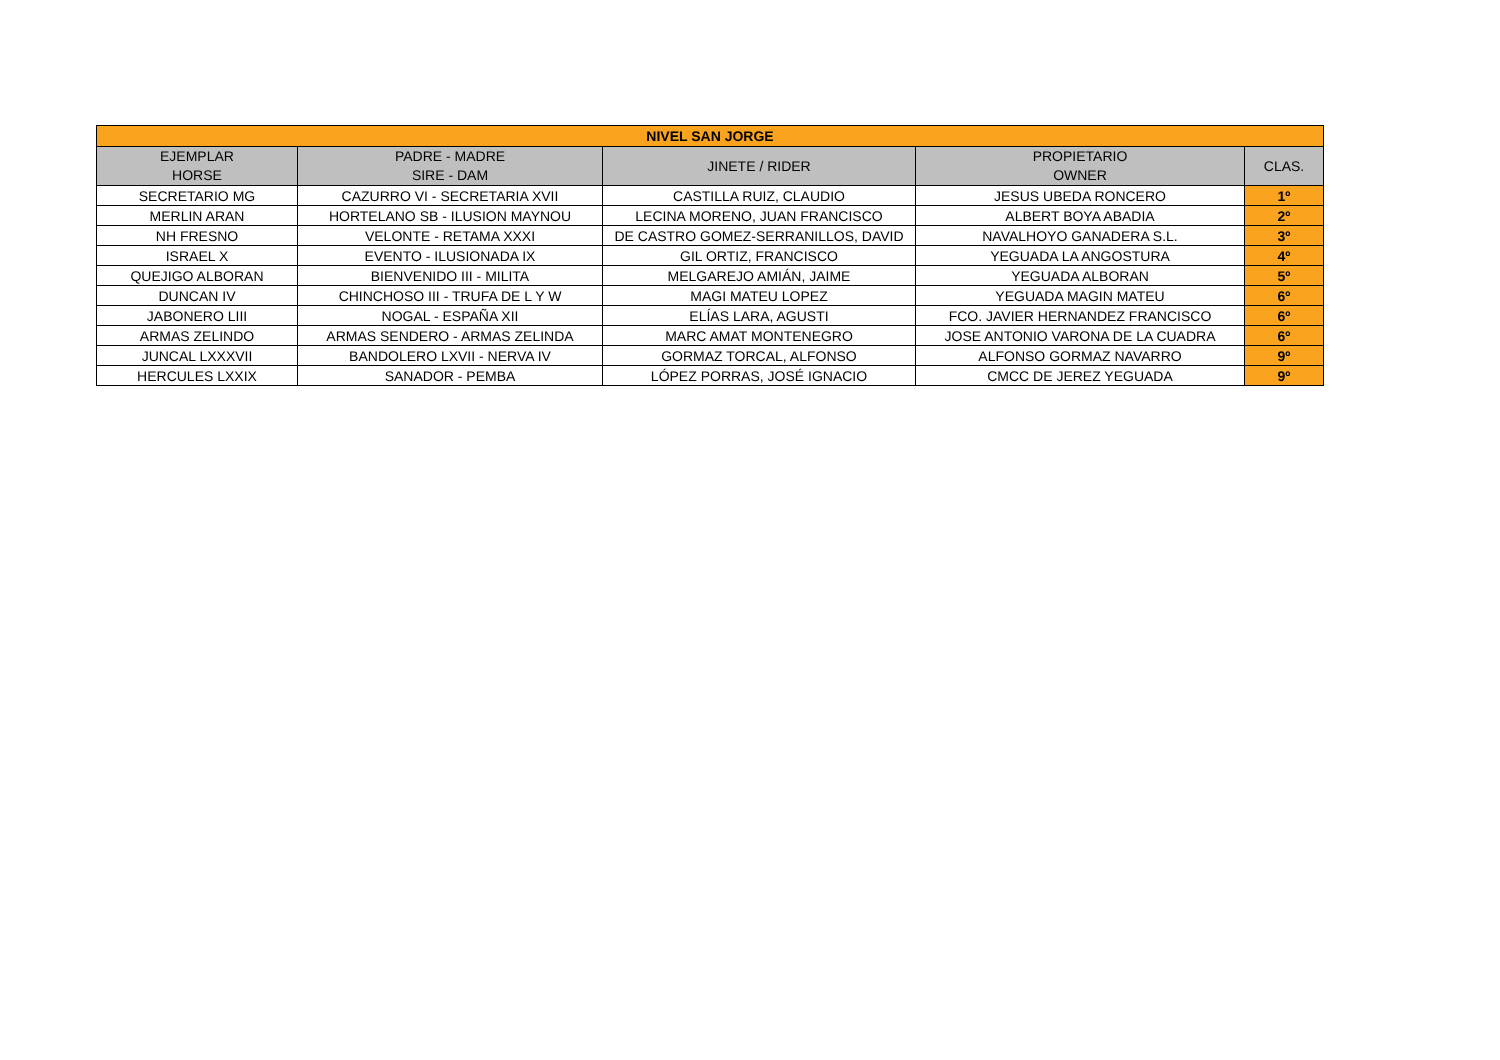| NIVEL SAN JORGE | | | | |
| --- | --- | --- | --- | --- |
| EJEMPLAR HORSE | PADRE - MADRE SIRE - DAM | JINETE / RIDER | PROPIETARIO OWNER | CLAS. |
| SECRETARIO MG | CAZURRO VI - SECRETARIA XVII | CASTILLA RUIZ, CLAUDIO | JESUS UBEDA RONCERO | 1º |
| MERLIN ARAN | HORTELANO SB - ILUSION MAYNOU | LECINA MORENO, JUAN FRANCISCO | ALBERT BOYA ABADIA | 2º |
| NH FRESNO | VELONTE - RETAMA XXXI | DE CASTRO GOMEZ-SERRANILLOS, DAVID | NAVALHOYO GANADERA S.L. | 3º |
| ISRAEL X | EVENTO - ILUSIONADA IX | GIL ORTIZ, FRANCISCO | YEGUADA LA ANGOSTURA | 4º |
| QUEJIGO ALBORAN | BIENVENIDO III - MILITA | MELGAREJO AMIÁN, JAIME | YEGUADA ALBORAN | 5º |
| DUNCAN IV | CHINCHOSO III - TRUFA DE L Y W | MAGI MATEU LOPEZ | YEGUADA MAGIN MATEU | 6º |
| JABONERO LIII | NOGAL - ESPAÑA XII | ELÍAS LARA, AGUSTI | FCO. JAVIER HERNANDEZ FRANCISCO | 6º |
| ARMAS ZELINDO | ARMAS SENDERO - ARMAS ZELINDA | MARC AMAT MONTENEGRO | JOSE ANTONIO VARONA DE LA CUADRA | 6º |
| JUNCAL LXXXVII | BANDOLERO LXVII - NERVA IV | GORMAZ TORCAL, ALFONSO | ALFONSO GORMAZ NAVARRO | 9º |
| HERCULES LXXIX | SANADOR - PEMBA | LÓPEZ PORRAS, JOSÉ IGNACIO | CMCC DE JEREZ YEGUADA | 9º |